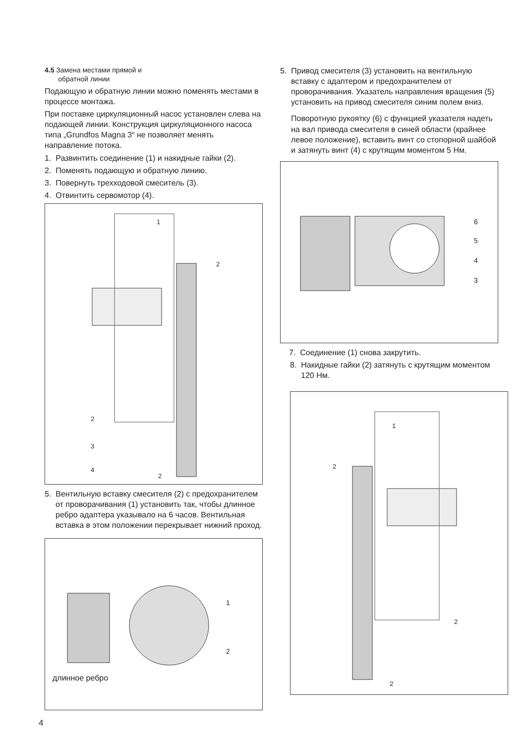4.5 Замена местами прямой и
обратной линии
Подающую и обратную линии можно поменять местами в процессе монтажа.
При поставке циркуляционный насос установлен слева на подающей линии. Конструкция циркуляционного насоса типа „Grundfos Magna 3“ не позволяет менять направление потока.
1. Развинтить соединение (1) и накидные гайки (2).
2. Поменять подающую и обратную линию.
3. Повернуть трехходовой смеситель (3).
4. Отвинтить сервомотор (4).
1
2
2
3
4
2
5. Вентильную вставку смесителя (2) с предохранителем от проворачивания (1) установить так, чтобы длинное ребро адаптера указывало на 6 часов. Вентильная вставка в этом положении перекрывает нижний проход.
1
2
длинное ребро
5. Привод смесителя (3) установить на вентильную вставку с адаптером и предохранителем от проворачивания. Указатель направления вращения (5) установить на привод смесителя синим полем вниз.
Поворотную рукоятку (6) с функцией указателя надеть на вал привода смесителя в синей области (крайнее левое положение), вставить винт со стопорной шайбой и затянуть винт (4) с крутящим моментом 5 Нм.
6
5
4
3
7. Соединение (1) снова закрутить.
8. Накидные гайки (2) затянуть с крутящим моментом 120 Нм.
1
2
2
2
4